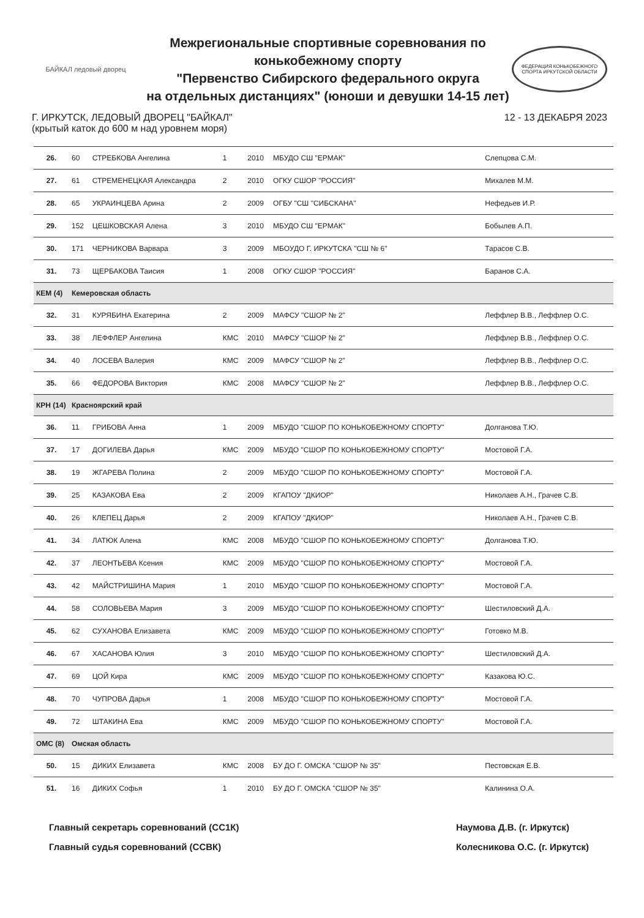БАЙКАЛ ледовый дворец
Межрегиональные спортивные соревнования по
конькобежному спорту
"Первенство Сибирского федерального округа
на отдельных дистанциях" (юноши и девушки 14-15 лет)
ФЕДЕРАЦИЯ КОНЬКОБЕЖНОГО СПОРТА ИРКУТСКОЙ ОБЛАСТИ
Г. ИРКУТСК, ЛЕДОВЫЙ ДВОРЕЦ "БАЙКАЛ"
(крытый каток до 600 м над уровнем моря)
12 - 13 ДЕКАБРЯ 2023
| 26. | 60 | СТРЕБКОВА Ангелина | 1 | 2010 | МБУДО СШ "ЕРМАК" | Слепцова С.М. |
| 27. | 61 | СТРЕМЕНЕЦКАЯ Александра | 2 | 2010 | ОГКУ СШОР "РОССИЯ" | Михалев М.М. |
| 28. | 65 | УКРАИНЦЕВА Арина | 2 | 2009 | ОГБУ "СШ "СИБСКАНА" | Нефедьев И.Р. |
| 29. | 152 | ЦЕШКОВСКАЯ Алена | 3 | 2010 | МБУДО СШ "ЕРМАК" | Бобылев А.П. |
| 30. | 171 | ЧЕРНИКОВА Варвара | 3 | 2009 | МБОУДО Г. ИРКУТСКА "СШ № 6" | Тарасов С.В. |
| 31. | 73 | ЩЕРБАКОВА Таисия | 1 | 2008 | ОГКУ СШОР "РОССИЯ" | Баранов С.А. |
| КЕМ (4) | Кемеровская область | | | | | |
| 32. | 31 | КУРЯБИНА Екатерина | 2 | 2009 | МАФСУ "СШОР № 2" | Леффлер В.В., Леффлер О.С. |
| 33. | 38 | ЛЕФФЛЕР Ангелина | КМС | 2010 | МАФСУ "СШОР № 2" | Леффлер В.В., Леффлер О.С. |
| 34. | 40 | ЛОСЕВА Валерия | КМС | 2009 | МАФСУ "СШОР № 2" | Леффлер В.В., Леффлер О.С. |
| 35. | 66 | ФЕДОРОВА Виктория | КМС | 2008 | МАФСУ "СШОР № 2" | Леффлер В.В., Леффлер О.С. |
| КРН (14) | Красноярский край | | | | | |
| 36. | 11 | ГРИБОВА Анна | 1 | 2009 | МБУДО "СШОР ПО КОНЬКОБЕЖНОМУ СПОРТУ" | Долганова Т.Ю. |
| 37. | 17 | ДОГИЛЕВА Дарья | КМС | 2009 | МБУДО "СШОР ПО КОНЬКОБЕЖНОМУ СПОРТУ" | Мостовой Г.А. |
| 38. | 19 | ЖГАРЕВА Полина | 2 | 2009 | МБУДО "СШОР ПО КОНЬКОБЕЖНОМУ СПОРТУ" | Мостовой Г.А. |
| 39. | 25 | КАЗАКОВА Ева | 2 | 2009 | КГАПОУ "ДКИОР" | Николаев А.Н., Грачев С.В. |
| 40. | 26 | КЛЕПЕЦ Дарья | 2 | 2009 | КГАПОУ "ДКИОР" | Николаев А.Н., Грачев С.В. |
| 41. | 34 | ЛАТЮК Алена | КМС | 2008 | МБУДО "СШОР ПО КОНЬКОБЕЖНОМУ СПОРТУ" | Долганова Т.Ю. |
| 42. | 37 | ЛЕОНТЬЕВА Ксения | КМС | 2009 | МБУДО "СШОР ПО КОНЬКОБЕЖНОМУ СПОРТУ" | Мостовой Г.А. |
| 43. | 42 | МАЙСТРИШИНА Мария | 1 | 2010 | МБУДО "СШОР ПО КОНЬКОБЕЖНОМУ СПОРТУ" | Мостовой Г.А. |
| 44. | 58 | СОЛОВЬЕВА Мария | 3 | 2009 | МБУДО "СШОР ПО КОНЬКОБЕЖНОМУ СПОРТУ" | Шестиловский Д.А. |
| 45. | 62 | СУХАНОВА Елизавета | КМС | 2009 | МБУДО "СШОР ПО КОНЬКОБЕЖНОМУ СПОРТУ" | Готовко М.В. |
| 46. | 67 | ХАСАНОВА Юлия | 3 | 2010 | МБУДО "СШОР ПО КОНЬКОБЕЖНОМУ СПОРТУ" | Шестиловский Д.А. |
| 47. | 69 | ЦОЙ Кира | КМС | 2009 | МБУДО "СШОР ПО КОНЬКОБЕЖНОМУ СПОРТУ" | Казакова Ю.С. |
| 48. | 70 | ЧУПРОВА Дарья | 1 | 2008 | МБУДО "СШОР ПО КОНЬКОБЕЖНОМУ СПОРТУ" | Мостовой Г.А. |
| 49. | 72 | ШТАКИНА Ева | КМС | 2009 | МБУДО "СШОР ПО КОНЬКОБЕЖНОМУ СПОРТУ" | Мостовой Г.А. |
| ОМС (8) | Омская область | | | | | |
| 50. | 15 | ДИКИХ Елизавета | КМС | 2008 | БУ ДО Г. ОМСКА "СШОР № 35" | Пестовская Е.В. |
| 51. | 16 | ДИКИХ Софья | 1 | 2010 | БУ ДО Г. ОМСКА "СШОР № 35" | Калинина О.А. |
Главный секретарь соревнований (СС1К)
Главный судья соревнований (ССВК)
Наумова Д.В. (г. Иркутск)
Колесникова О.С. (г. Иркутск)